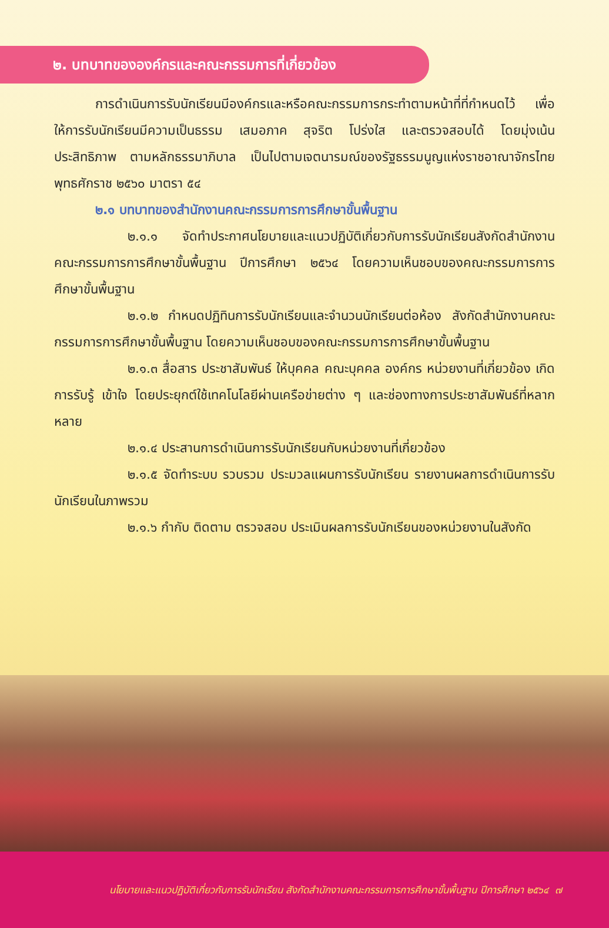๒. บทบาทขององค์กรและคณะกรรมการที่เกี่ยวข้อง
การดำเนินการรับนักเรียนมีองค์กรและหรือคณะกรรมการกระทำตามหน้าที่ที่กำหนดไว้ เพื่อให้การรับนักเรียนมีความเป็นธรรม เสมอภาค สุจริต โปร่งใส และตรวจสอบได้ โดยมุ่งเน้นประสิทธิภาพ ตามหลักธรรมาภิบาล เป็นไปตามเจตนารมณ์ของรัฐธรรมนูญแห่งราชอาณาจักรไทย พุทธศักราช ๒๕๖๐ มาตรา ๕๔
๒.๑ บทบาทของสำนักงานคณะกรรมการการศึกษาขั้นพื้นฐาน
๒.๑.๑ จัดทำประกาศนโยบายและแนวปฏิบัติเกี่ยวกับการรับนักเรียนสังกัดสำนักงานคณะกรรมการการศึกษาขั้นพื้นฐาน ปีการศึกษา ๒๕๖๔ โดยความเห็นชอบของคณะกรรมการการศึกษาขั้นพื้นฐาน
๒.๑.๒ กำหนดปฏิทินการรับนักเรียนและจำนวนนักเรียนต่อห้อง สังกัดสำนักงานคณะกรรมการการศึกษาขั้นพื้นฐาน โดยความเห็นชอบของคณะกรรมการการศึกษาขั้นพื้นฐาน
๒.๑.๓ สื่อสาร ประชาสัมพันธ์ ให้บุคคล คณะบุคคล องค์กร หน่วยงานที่เกี่ยวข้อง เกิดการรับรู้ เข้าใจ โดยประยุกต์ใช้เทคโนโลยีผ่านเครือข่ายต่าง ๆ และช่องทางการประชาสัมพันธ์ที่หลากหลาย
๒.๑.๔ ประสานการดำเนินการรับนักเรียนกับหน่วยงานที่เกี่ยวข้อง
๒.๑.๕ จัดทำระบบ รวบรวม ประมวลแผนการรับนักเรียน รายงานผลการดำเนินการรับนักเรียนในภาพรวม
๒.๑.๖ กำกับ ติดตาม ตรวจสอบ ประเมินผลการรับนักเรียนของหน่วยงานในสังกัด
นโยบายและแนวปฏิบัติเกี่ยวกับการรับนักเรียน สังกัดสำนักงานคณะกรรมการการศึกษาขั้นพื้นฐาน ปีการศึกษา ๒๕๖๔ ๗